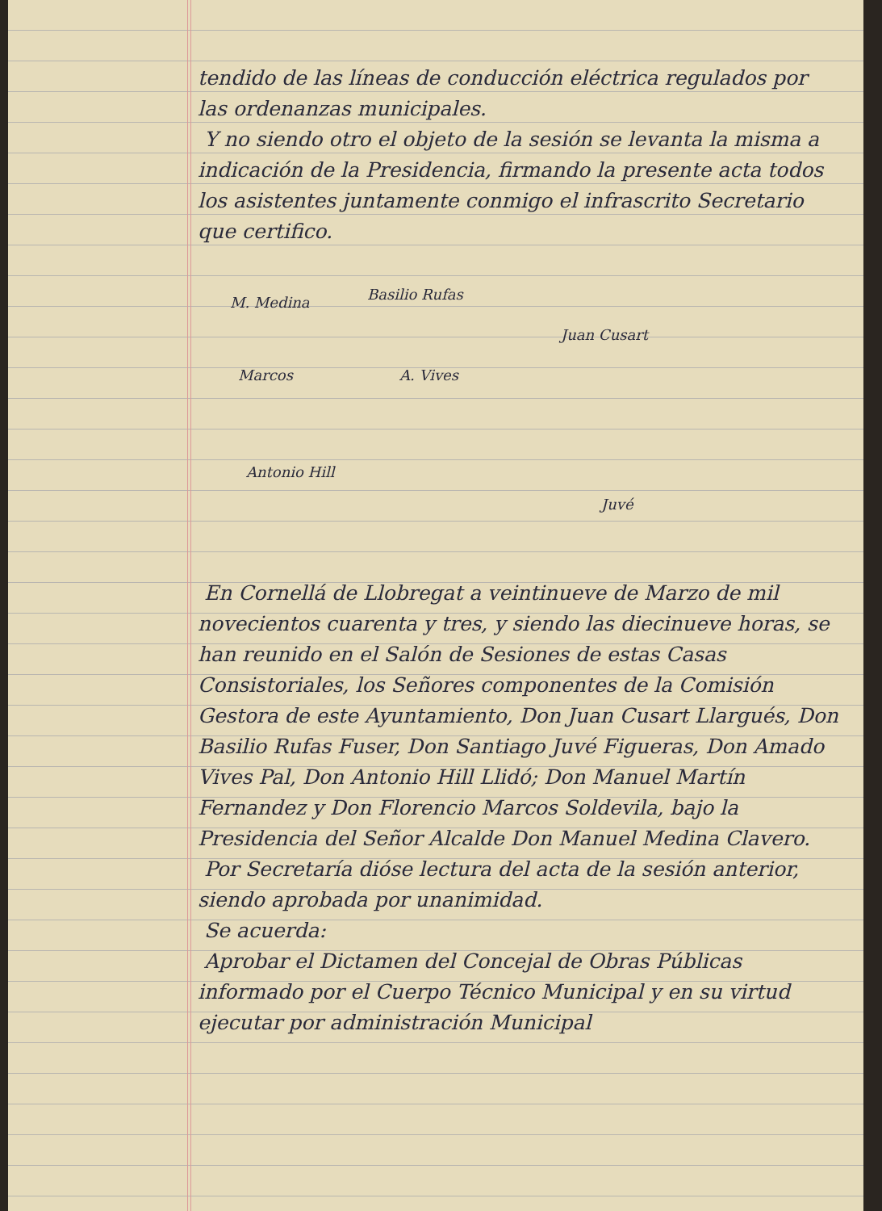tendido de las líneas de conducción eléctrica regulados por las ordenanzas municipales.
Y no siendo otro el objeto de la sesión se levanta la misma a indicación de la Presidencia, firmando la presente acta todos los asistentes juntamente conmigo el infrascrito Secretario que certifico.
M. Medina Basilio Rufas
Juan Cusart
A. Vives Marcos
Antonio Hill
Juvé
En Cornellá de Llobregat a veintinueve de Marzo de mil novecientos cuarenta y tres, y siendo las diecinueve horas, se han reunido en el Salón de Sesiones de estas Casas Consistoriales, los Señores componentes de la Comisión Gestora de este Ayuntamiento, Don Juan Cusart Llargués, Don Basilio Rufas Fuser, Don Santiago Juvé Figueras, Don Amado Vives Pal, Don Antonio Hill Llidó; Don Manuel Martín Fernandez y Don Florencio Marcos Solde­vila, bajo la Presidencia del Señor Alcalde Don Manuel Medina Clavero.
Por Secretaría dióse lectura del acta de la sesión anterior, siendo aprobada por unanimidad.
Se acuerda:
Aprobar el Dictamen del Concejal de Obras Públicas informado por el Cuerpo Técnico Municipal y en su virtud ejecutar por administración Municipal